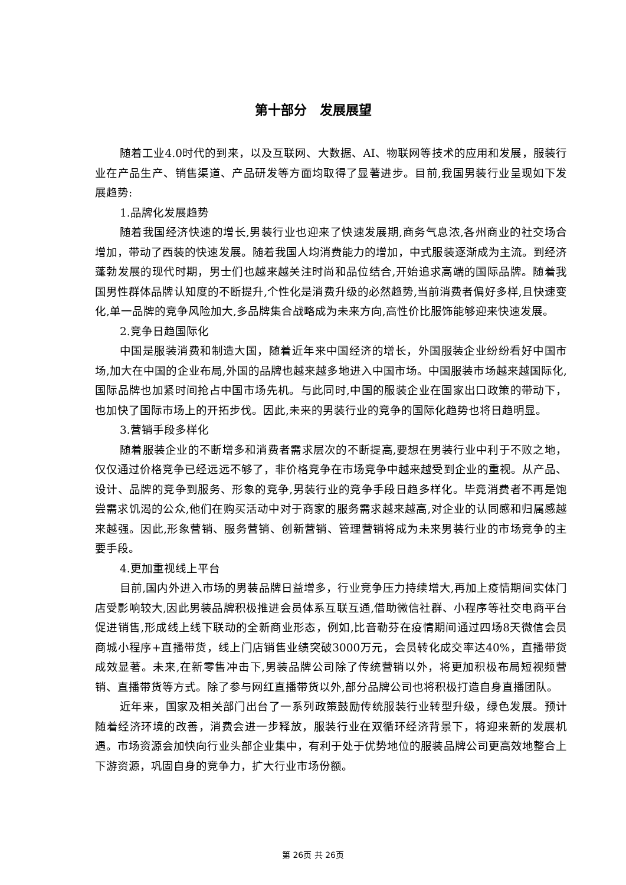第十部分　发展展望
随着工业4.0时代的到来，以及互联网、大数据、AI、物联网等技术的应用和发展，服装行业在产品生产、销售渠道、产品研发等方面均取得了显著进步。目前,我国男装行业呈现如下发展趋势:
1.品牌化发展趋势
随着我国经济快速的增长,男装行业也迎来了快速发展期,商务气息浓,各州商业的社交场合增加，带动了西装的快速发展。随着我国人均消费能力的增加，中式服装逐渐成为主流。到经济蓬勃发展的现代时期，男士们也越来越关注时尚和品位结合,开始追求高端的国际品牌。随着我国男性群体品牌认知度的不断提升,个性化是消费升级的必然趋势,当前消费者偏好多样,且快速变化,单一品牌的竞争风险加大,多品牌集合战略成为未来方向,高性价比服饰能够迎来快速发展。
2.竞争日趋国际化
中国是服装消费和制造大国，随着近年来中国经济的增长，外国服装企业纷纷看好中国市场,加大在中国的企业布局,外国的品牌也越来越多地进入中国市场。中国服装市场越来越国际化,国际品牌也加紧时间抢占中国市场先机。与此同时,中国的服装企业在国家出口政策的带动下，也加快了国际市场上的开拓步伐。因此,未来的男装行业的竞争的国际化趋势也将日趋明显。
3.营销手段多样化
随着服装企业的不断增多和消费者需求层次的不断提高,要想在男装行业中利于不败之地，仅仅通过价格竞争已经远远不够了，非价格竞争在市场竞争中越来越受到企业的重视。从产品、设计、品牌的竞争到服务、形象的竞争,男装行业的竞争手段日趋多样化。毕竟消费者不再是饱尝需求饥渴的公众,他们在购买活动中对于商家的服务需求越来越高,对企业的认同感和归属感越来越强。因此,形象营销、服务营销、创新营销、管理营销将成为未来男装行业的市场竞争的主要手段。
4.更加重视线上平台
目前,国内外进入市场的男装品牌日益增多，行业竞争压力持续增大,再加上疫情期间实体门店受影响较大,因此男装品牌积极推进会员体系互联互通,借助微信社群、小程序等社交电商平台促进销售,形成线上线下联动的全新商业形态，例如,比音勒芬在疫情期间通过四场8天微信会员商城小程序+直播带货，线上门店销售业绩突破3000万元，会员转化成交率达40%，直播带货成效显著。未来,在新零售冲击下,男装品牌公司除了传统营销以外，将更加积极布局短视频营销、直播带货等方式。除了参与网红直播带货以外,部分品牌公司也将积极打造自身直播团队。
近年来，国家及相关部门出台了一系列政策鼓励传统服装行业转型升级，绿色发展。预计随着经济环境的改善，消费会进一步释放，服装行业在双循环经济背景下，将迎来新的发展机遇。市场资源会加快向行业头部企业集中，有利于处于优势地位的服装品牌公司更高效地整合上下游资源，巩固自身的竞争力，扩大行业市场份额。
第 26页 共 26页